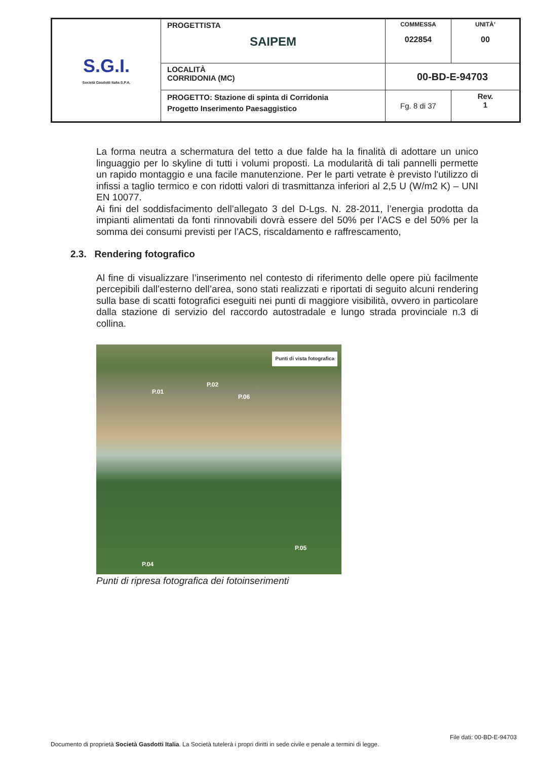| S.G.I. Società Gasdotti Italia S.P.A. | PROGETTISTA SAIPEM | COMMESSA 022854 | UNITÀ’ 00 |
| | LOCALITÀ CORRIDONIA (MC) | 00-BD-E-94703 | |
| | PROGETTO: Stazione di spinta di Corridonia Progetto Inserimento Paesaggistico | Fg. 8 di 37 | Rev. 1 |
La forma neutra a schermatura del tetto a due falde ha la finalità di adottare un unico linguaggio per lo skyline di tutti i volumi proposti. La modularità di tali pannelli permette un rapido montaggio e una facile manutenzione. Per le parti vetrate è previsto l'utilizzo di infissi a taglio termico e con ridotti valori di trasmittanza inferiori al 2,5 U (W/m2 K) – UNI EN 10077.
Ai fini del soddisfacimento dell’allegato 3 del D-Lgs. N. 28-2011, l’energia prodotta da impianti alimentati da fonti rinnovabili dovrà essere del 50% per l’ACS e del 50% per la somma dei consumi previsti per l’ACS, riscaldamento e raffrescamento,
2.3. Rendering fotografico
Al fine di visualizzare l’inserimento nel contesto di riferimento delle opere più facilmente percepibili dall’esterno dell’area, sono stati realizzati e riportati di seguito alcuni rendering sulla base di scatti fotografici eseguiti nei punti di maggiore visibilità, ovvero in particolare dalla stazione di servizio del raccordo autostradale e lungo strada provinciale n.3 di collina.
Punti di vista fotografica
P.01
P.02
P.06
P.05
P.04
Punti di ripresa fotografica dei fotoinserimenti
File dati: 00-BD-E-94703
Documento di proprietà Società Gasdotti Italia. La Società tutelerà i propri diritti in sede civile e penale a termini di legge.